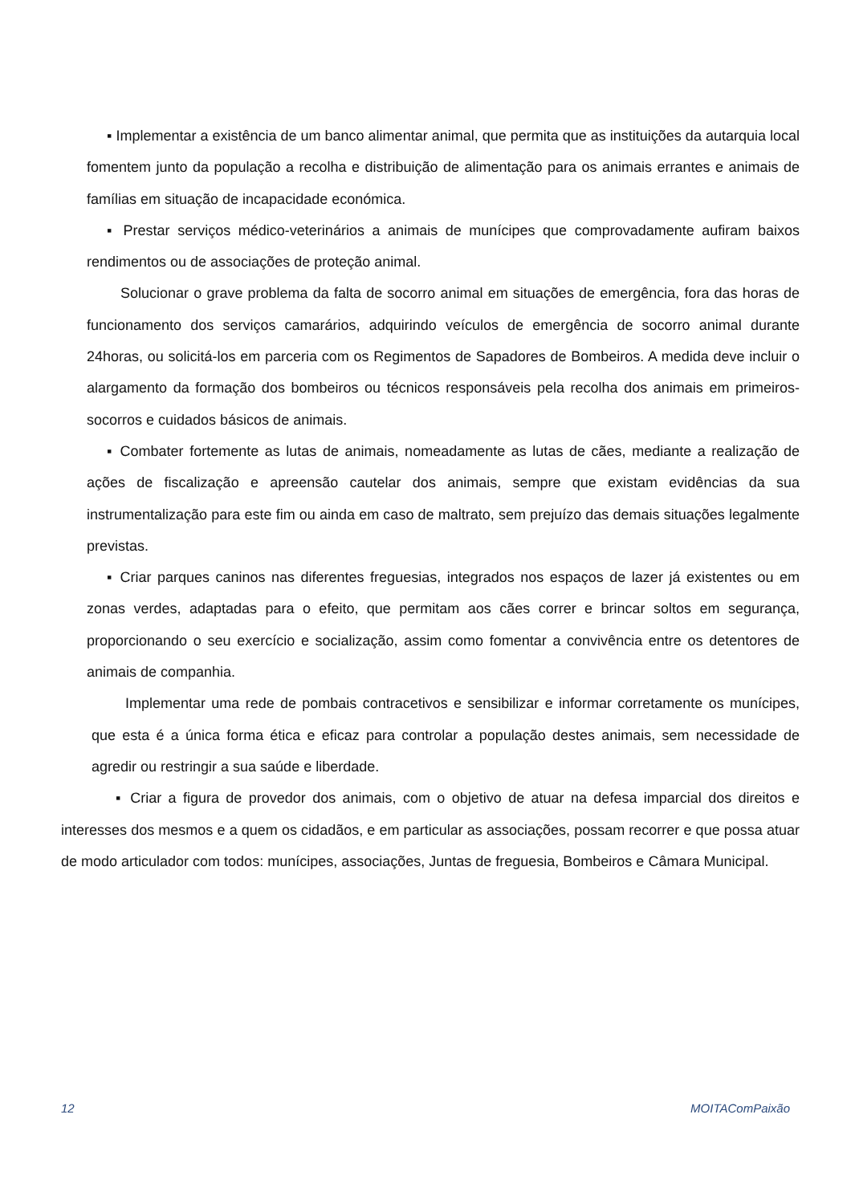▪ Implementar a existência de um banco alimentar animal, que permita que as instituições da autarquia local fomentem junto da população a recolha e distribuição de alimentação para os animais errantes e animais de famílias em situação de incapacidade económica.
▪ Prestar serviços médico-veterinários a animais de munícipes que comprovadamente aufiram baixos rendimentos ou de associações de proteção animal.
Solucionar o grave problema da falta de socorro animal em situações de emergência, fora das horas de funcionamento dos serviços camarários, adquirindo veículos de emergência de socorro animal durante 24horas, ou solicitá-los em parceria com os Regimentos de Sapadores de Bombeiros. A medida deve incluir o alargamento da formação dos bombeiros ou técnicos responsáveis pela recolha dos animais em primeiros-socorros e cuidados básicos de animais.
▪ Combater fortemente as lutas de animais, nomeadamente as lutas de cães, mediante a realização de ações de fiscalização e apreensão cautelar dos animais, sempre que existam evidências da sua instrumentalização para este fim ou ainda em caso de maltrato, sem prejuízo das demais situações legalmente previstas.
▪ Criar parques caninos nas diferentes freguesias, integrados nos espaços de lazer já existentes ou em zonas verdes, adaptadas para o efeito, que permitam aos cães correr e brincar soltos em segurança, proporcionando o seu exercício e socialização, assim como fomentar a convivência entre os detentores de animais de companhia.
Implementar uma rede de pombais contracetivos e sensibilizar e informar corretamente os munícipes, que esta é a única forma ética e eficaz para controlar a população destes animais, sem necessidade de agredir ou restringir a sua saúde e liberdade.
▪ Criar a figura de provedor dos animais, com o objetivo de atuar na defesa imparcial dos direitos e interesses dos mesmos e a quem os cidadãos, e em particular as associações, possam recorrer e que possa atuar de modo articulador com todos: munícipes, associações, Juntas de freguesia, Bombeiros e Câmara Municipal.
12 MOITAComPaixão